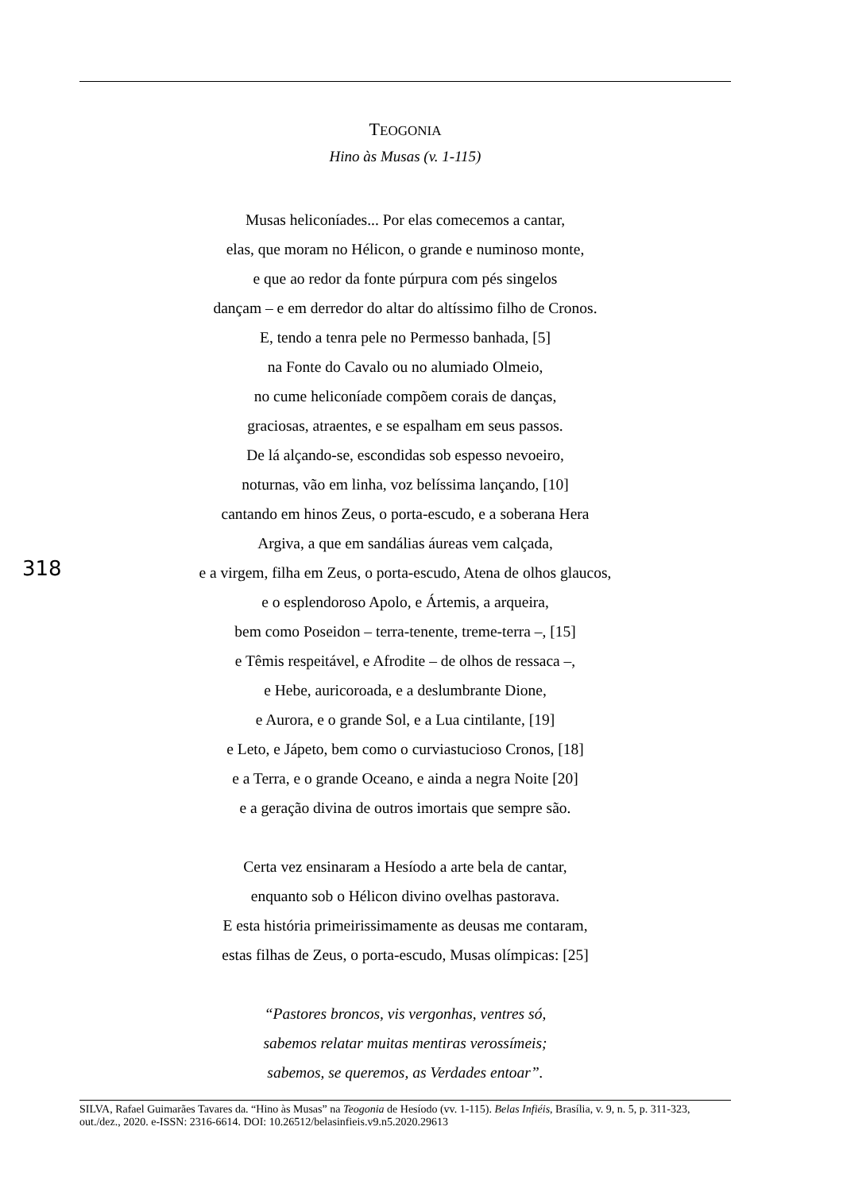TEOGONIA
Hino às Musas (v. 1-115)
Musas heliconíades... Por elas comecemos a cantar,
elas, que moram no Hélicon, o grande e numinoso monte,
e que ao redor da fonte púrpura com pés singelos
dançam – e em derredor do altar do altíssimo filho de Cronos.
E, tendo a tenra pele no Permesso banhada, [5]
na Fonte do Cavalo ou no alumiado Olmeio,
no cume heliconíade compõem corais de danças,
graciosas, atraentes, e se espalham em seus passos.
De lá alçando-se, escondidas sob espesso nevoeiro,
noturnas, vão em linha, voz belíssima lançando, [10]
cantando em hinos Zeus, o porta-escudo, e a soberana Hera
Argiva, a que em sandálias áureas vem calçada,
e a virgem, filha em Zeus, o porta-escudo, Atena de olhos glaucos,
e o esplendoroso Apolo, e Ártemis, a arqueira,
bem como Poseidon – terra-tenente, treme-terra –, [15]
e Têmis respeitável, e Afrodite – de olhos de ressaca –,
e Hebe, auricoroada, e a deslumbrante Dione,
e Aurora, e o grande Sol, e a Lua cintilante, [19]
e Leto, e Jápeto, bem como o curviastucioso Cronos, [18]
e a Terra, e o grande Oceano, e ainda a negra Noite [20]
e a geração divina de outros imortais que sempre são.
Certa vez ensinaram a Hesíodo a arte bela de cantar,
enquanto sob o Hélicon divino ovelhas pastorava.
E esta história primeirissimamente as deusas me contaram,
estas filhas de Zeus, o porta-escudo, Musas olímpicas: [25]
“Pastores broncos, vis vergonhas, ventres só,
sabemos relatar muitas mentiras verossímeis;
sabemos, se queremos, as Verdades entoar”.
318
SILVA, Rafael Guimarães Tavares da. “Hino às Musas” na Teogonia de Hesíodo (vv. 1-115). Belas Infiéis, Brasília, v. 9, n. 5, p. 311-323, out./dez., 2020. e-ISSN: 2316-6614. DOI: 10.26512/belasinfieis.v9.n5.2020.29613